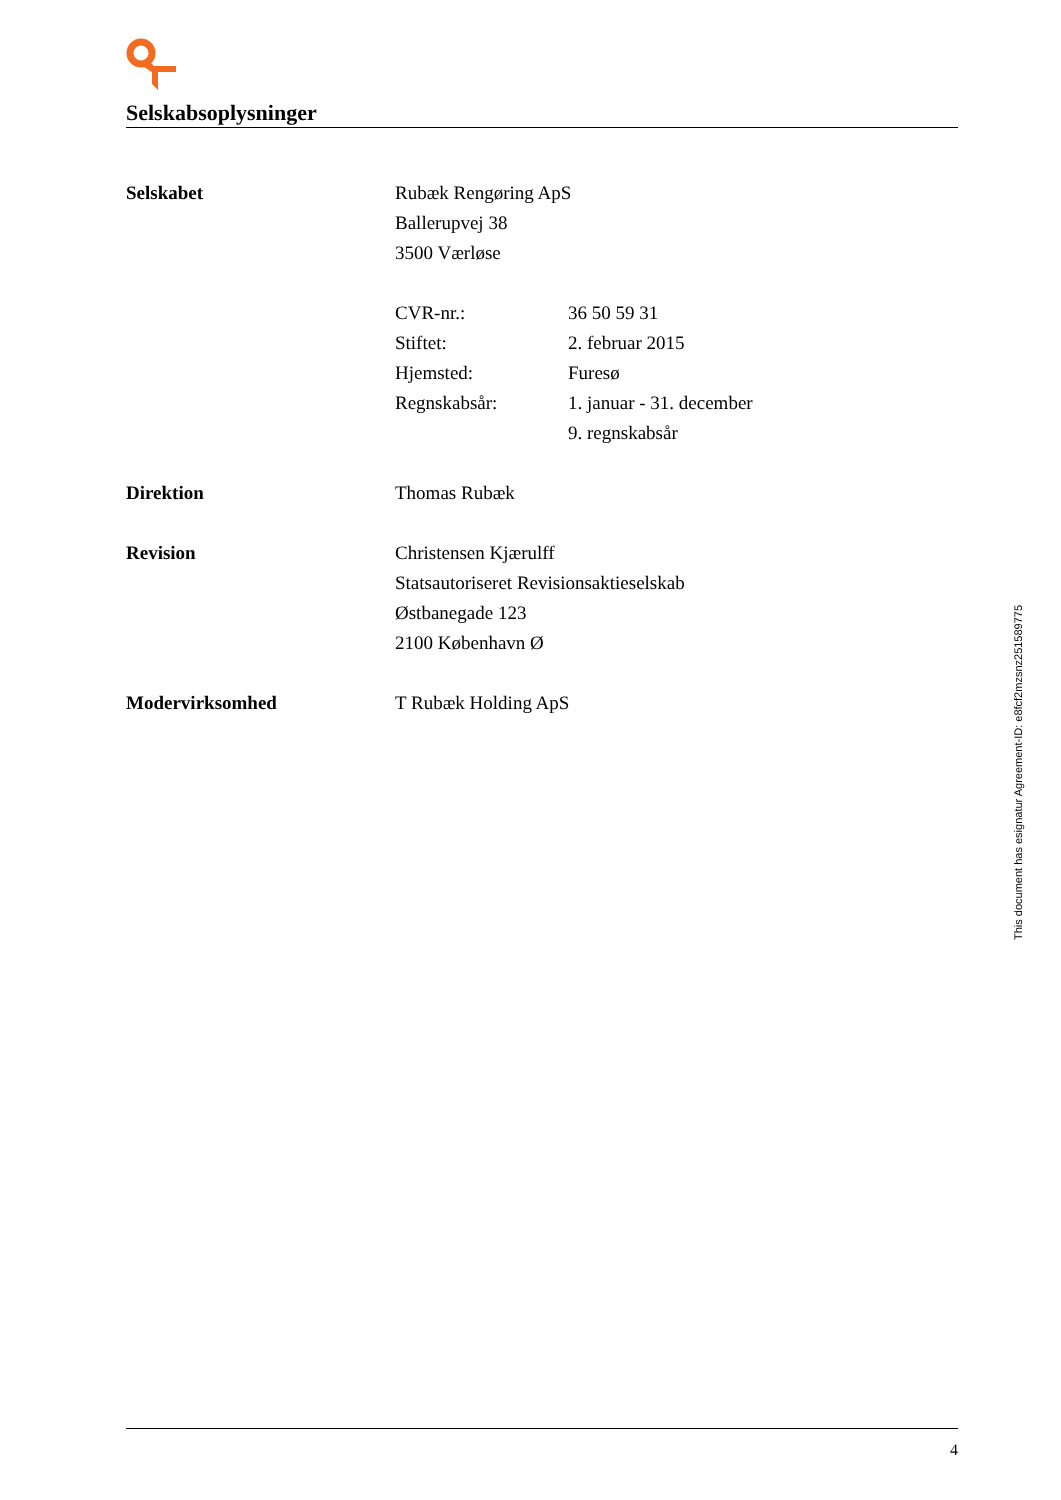Selskabsoplysninger
| Selskabet | Rubæk Rengøring ApS | |
| | Ballerupvej 38 | |
| | 3500 Værløse | |
| | CVR-nr.: | 36 50 59 31 |
| | Stiftet: | 2. februar 2015 |
| | Hjemsted: | Furesø |
| | Regnskabsår: | 1. januar - 31. december |
| | | 9. regnskabsår |
| Direktion | Thomas Rubæk | |
| Revision | Christensen Kjærulff | |
| | Statsautoriseret Revisionsaktieselskab | |
| | Østbanegade 123 | |
| | 2100 København Ø | |
| Modervirksomhed | T Rubæk Holding ApS | |
This document has esignatur Agreement-ID: e8fcf2mzsnz251589775
4